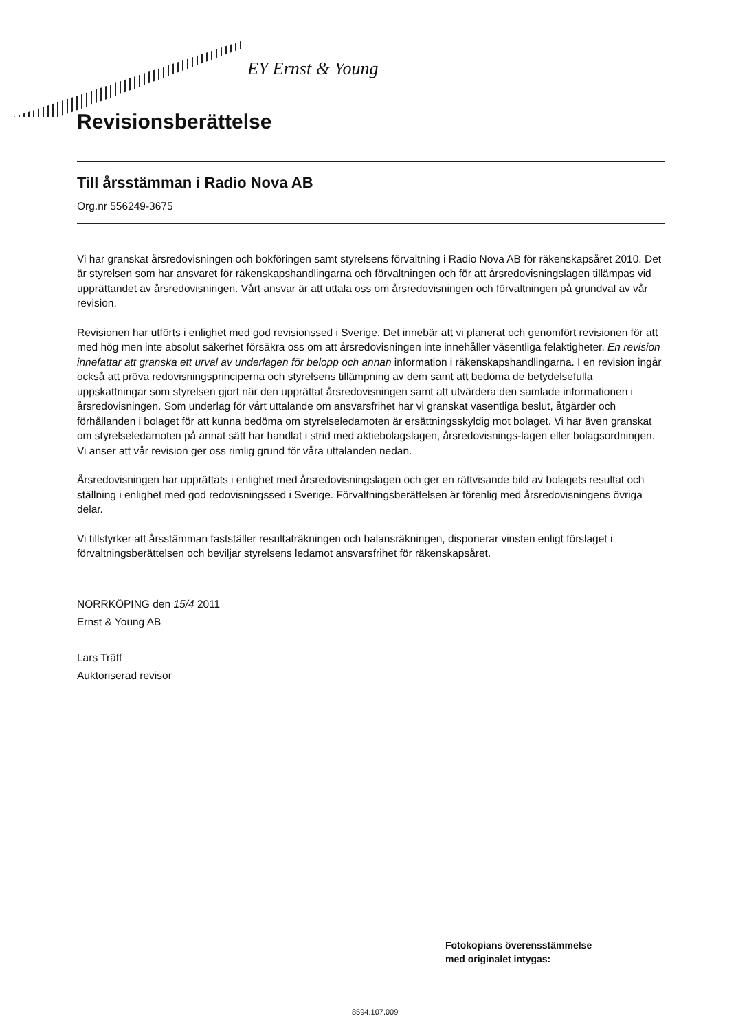EY Ernst & Young
Revisionsberättelse
Till årsstämman i Radio Nova AB
Org.nr 556249-3675
Vi har granskat årsredovisningen och bokföringen samt styrelsens förvaltning i Radio Nova AB för räkenskapsåret 2010. Det är styrelsen som har ansvaret för räkenskapshandlingarna och förvaltningen och för att årsredovisningslagen tillämpas vid upprättandet av årsredovisningen. Vårt ansvar är att uttala oss om årsredovisningen och förvaltningen på grundval av vår revision.
Revisionen har utförts i enlighet med god revisionssed i Sverige. Det innebär att vi planerat och genomfört revisionen för att med hög men inte absolut säkerhet försäkra oss om att årsredovisningen inte innehåller väsentliga felaktigheter. En revision innefattar att granska ett urval av underlagen för belopp och annan information i räkenskapshandlingarna. I en revision ingår också att pröva redovisningsprinciperna och styrelsens tillämpning av dem samt att bedöma de betydelsefulla uppskattningar som styrelsen gjort när den upprättat årsredovisningen samt att utvärdera den samlade informationen i årsredovisningen. Som underlag för vårt uttalande om ansvarsfrihet har vi granskat väsentliga beslut, åtgärder och förhållanden i bolaget för att kunna bedöma om styrelseledamoten är ersättningsskyldig mot bolaget. Vi har även granskat om styrelseledamoten på annat sätt har handlat i strid med aktiebolagslagen, årsredovisnings-lagen eller bolagsordningen. Vi anser att vår revision ger oss rimlig grund för våra uttalanden nedan.
Årsredovisningen har upprättats i enlighet med årsredovisningslagen och ger en rättvisande bild av bolagets resultat och ställning i enlighet med god redovisningssed i Sverige. Förvaltningsberättelsen är förenlig med årsredovisningens övriga delar.
Vi tillstyrker att årsstämman fastställer resultaträkningen och balansräkningen, disponerar vinsten enligt förslaget i förvaltningsberättelsen och beviljar styrelsens ledamot ansvarsfrihet för räkenskapsåret.
NORRKÖPING den 15/4 2011
Ernst & Young AB
Lars Träff
Auktoriserad revisor
Fotokopians överensstämmelse
med originalet intygas:
8594.107.009